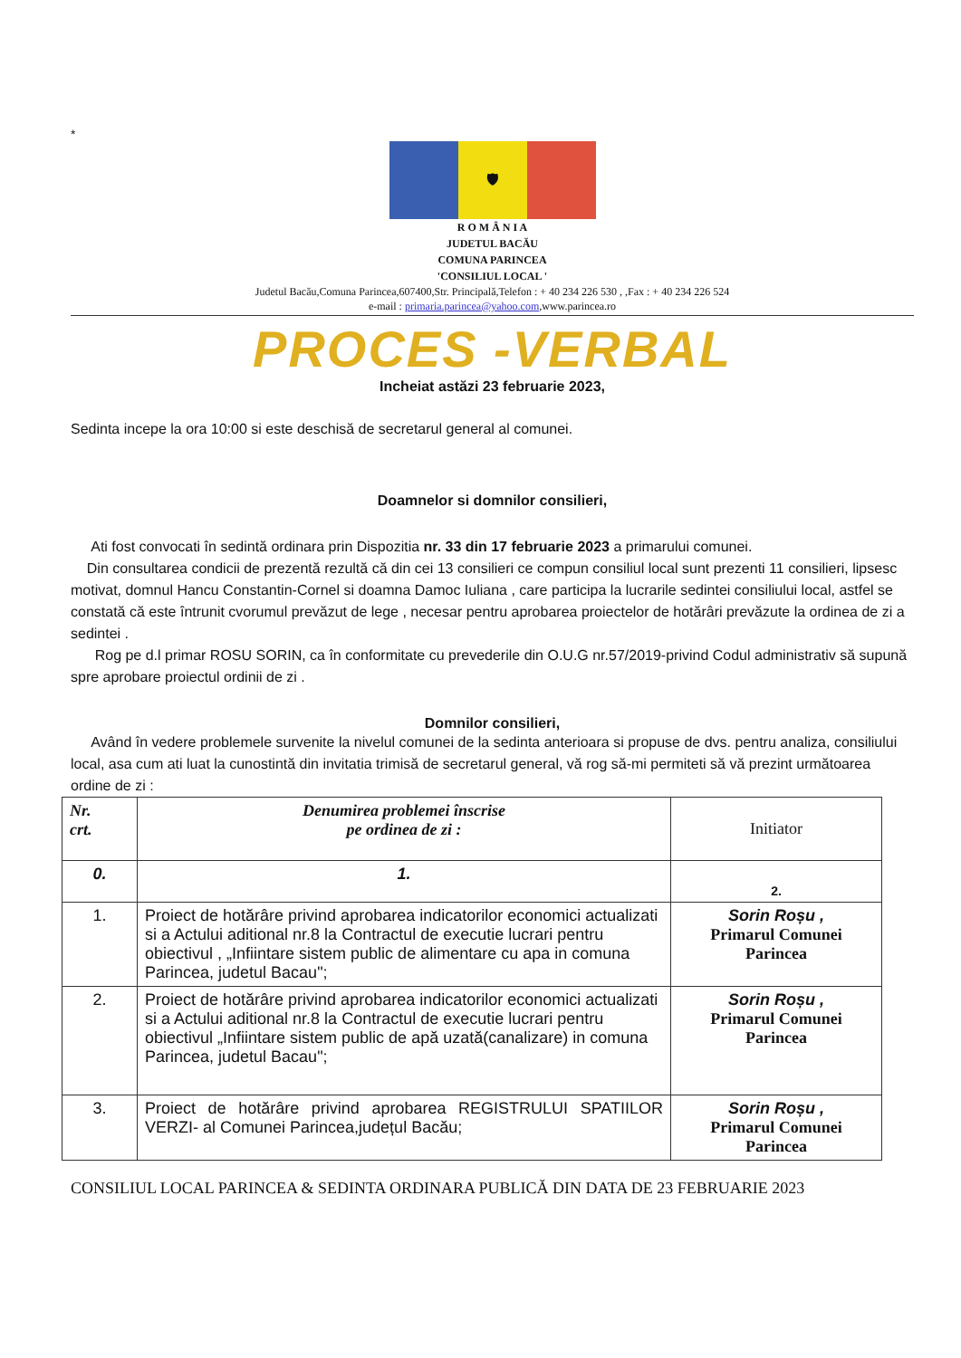*
🛡
R O M Â N I A
JUDETUL BACĂU
COMUNA PARINCEA
'CONSILIUL LOCAL '
Judetul Bacău,Comuna Parincea,607400,Str. Principală,Telefon : + 40 234 226 530 , ,Fax : + 40 234 226 524
e-mail : primaria.parincea@yahoo.com,www.parincea.ro
PROCES -VERBAL
Incheiat astăzi 23 februarie 2023,
Sedinta incepe la ora 10:00 si este deschisă de secretarul general al comunei.
Doamnelor si domnilor consilieri,
Ati fost convocati în sedintă ordinara prin Dispozitia nr. 33 din 17 februarie 2023 a primarului comunei.
Din consultarea condicii de prezentă rezultă că din cei 13 consilieri ce compun consiliul local sunt prezenti 11 consilieri, lipsesc motivat, domnul Hancu Constantin-Cornel si doamna Damoc Iuliana , care participa la lucrarile sedintei consiliului local, astfel se constată că este întrunit cvorumul prevăzut de lege , necesar pentru aprobarea proiectelor de hotărâri prevăzute la ordinea de zi a sedintei .
Rog pe d.l primar ROSU SORIN, ca în conformitate cu prevederile din O.U.G nr.57/2019-privind Codul administrativ să supună spre aprobare proiectul ordinii de zi .
Domnilor consilieri,
Având în vedere problemele survenite la nivelul comunei de la sedinta anterioara si propuse de dvs. pentru analiza, consiliului local, asa cum ati luat la cunostintă din invitatia trimisă de secretarul general, vă rog să-mi permiteti să vă prezint următoarea ordine de zi :
| Nr. crt. | Denumirea problemei înscrise pe ordinea de zi : | Initiator |
| 0. | 1. | 2. |
| 1. | Proiect de hotărâre privind aprobarea indicatorilor economici actualizati si a Actului aditional nr.8 la Contractul de executie lucrari pentru obiectivul , „Infiintare sistem public de alimentare cu apa in comuna Parincea, judetul Bacau"; | Sorin Roșu , Primarul Comunei Parincea |
| 2. | Proiect de hotărâre privind aprobarea indicatorilor economici actualizati si a Actului aditional nr.8 la Contractul de executie lucrari pentru obiectivul „Infiintare sistem public de apă uzată(canalizare) in comuna Parincea, judetul Bacau"; | Sorin Roșu , Primarul Comunei Parincea |
| 3. | Proiect de hotărâre privind aprobarea REGISTRULUI SPATIILOR VERZI- al Comunei Parincea,județul Bacău; | Sorin Roșu , Primarul Comunei Parincea |
CONSILIUL LOCAL PARINCEA & SEDINTA ORDINARA PUBLICĂ DIN DATA DE 23 FEBRUARIE 2023